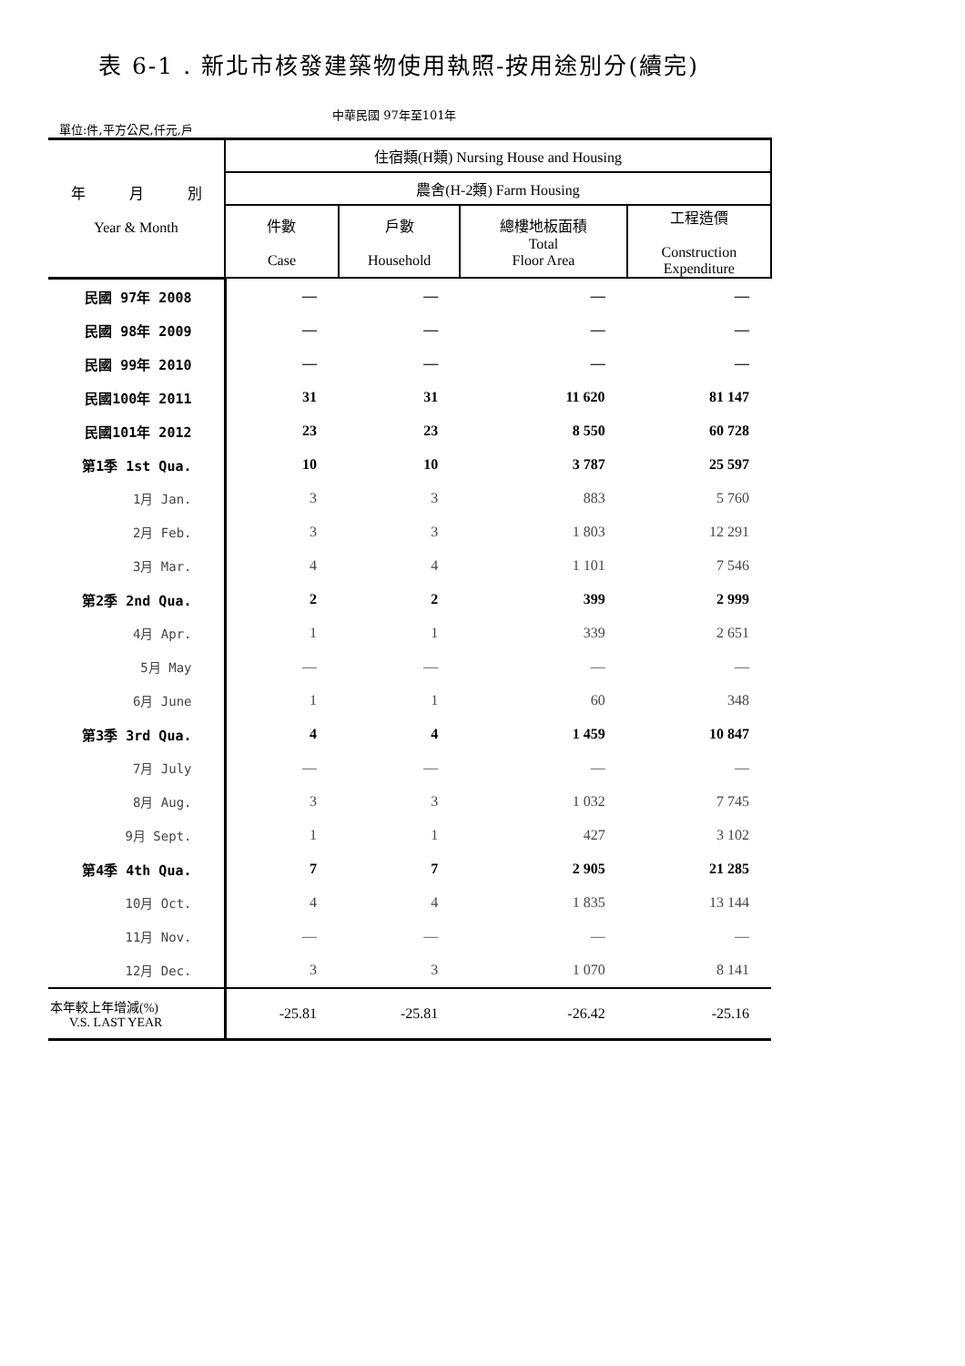表 6-1 . 新北市核發建築物使用執照-按用途別分(續完)
單位:件,平方公尺,仟元,戶
中華民國 97年至101年
| 年 月 別 Year & Month | 住宿類(H類) Nursing House and Housing | | | |
| --- | --- | --- | --- | --- |
| | 農舍(H-2類) Farm Housing | | | |
| | 件數 Case | 戶數 Household | 總樓地板面積 Total Floor Area | 工程造價 Construction Expenditure |
| 民國 97年 2008 | — | — | — | — |
| 民國 98年 2009 | — | — | — | — |
| 民國 99年 2010 | — | — | — | — |
| 民國100年 2011 | 31 | 31 | 11 620 | 81 147 |
| 民國101年 2012 | 23 | 23 | 8 550 | 60 728 |
| 第1季 1st Qua. | 10 | 10 | 3 787 | 25 597 |
| 1月 Jan. | 3 | 3 | 883 | 5 760 |
| 2月 Feb. | 3 | 3 | 1 803 | 12 291 |
| 3月 Mar. | 4 | 4 | 1 101 | 7 546 |
| 第2季 2nd Qua. | 2 | 2 | 399 | 2 999 |
| 4月 Apr. | 1 | 1 | 339 | 2 651 |
| 5月 May | — | — | — | — |
| 6月 June | 1 | 1 | 60 | 348 |
| 第3季 3rd Qua. | 4 | 4 | 1 459 | 10 847 |
| 7月 July | — | — | — | — |
| 8月 Aug. | 3 | 3 | 1 032 | 7 745 |
| 9月 Sept. | 1 | 1 | 427 | 3 102 |
| 第4季 4th Qua. | 7 | 7 | 2 905 | 21 285 |
| 10月 Oct. | 4 | 4 | 1 835 | 13 144 |
| 11月 Nov. | — | — | — | — |
| 12月 Dec. | 3 | 3 | 1 070 | 8 141 |
| 本年較上年增減(%) V.S. LAST YEAR | -25.81 | -25.81 | -26.42 | -25.16 |